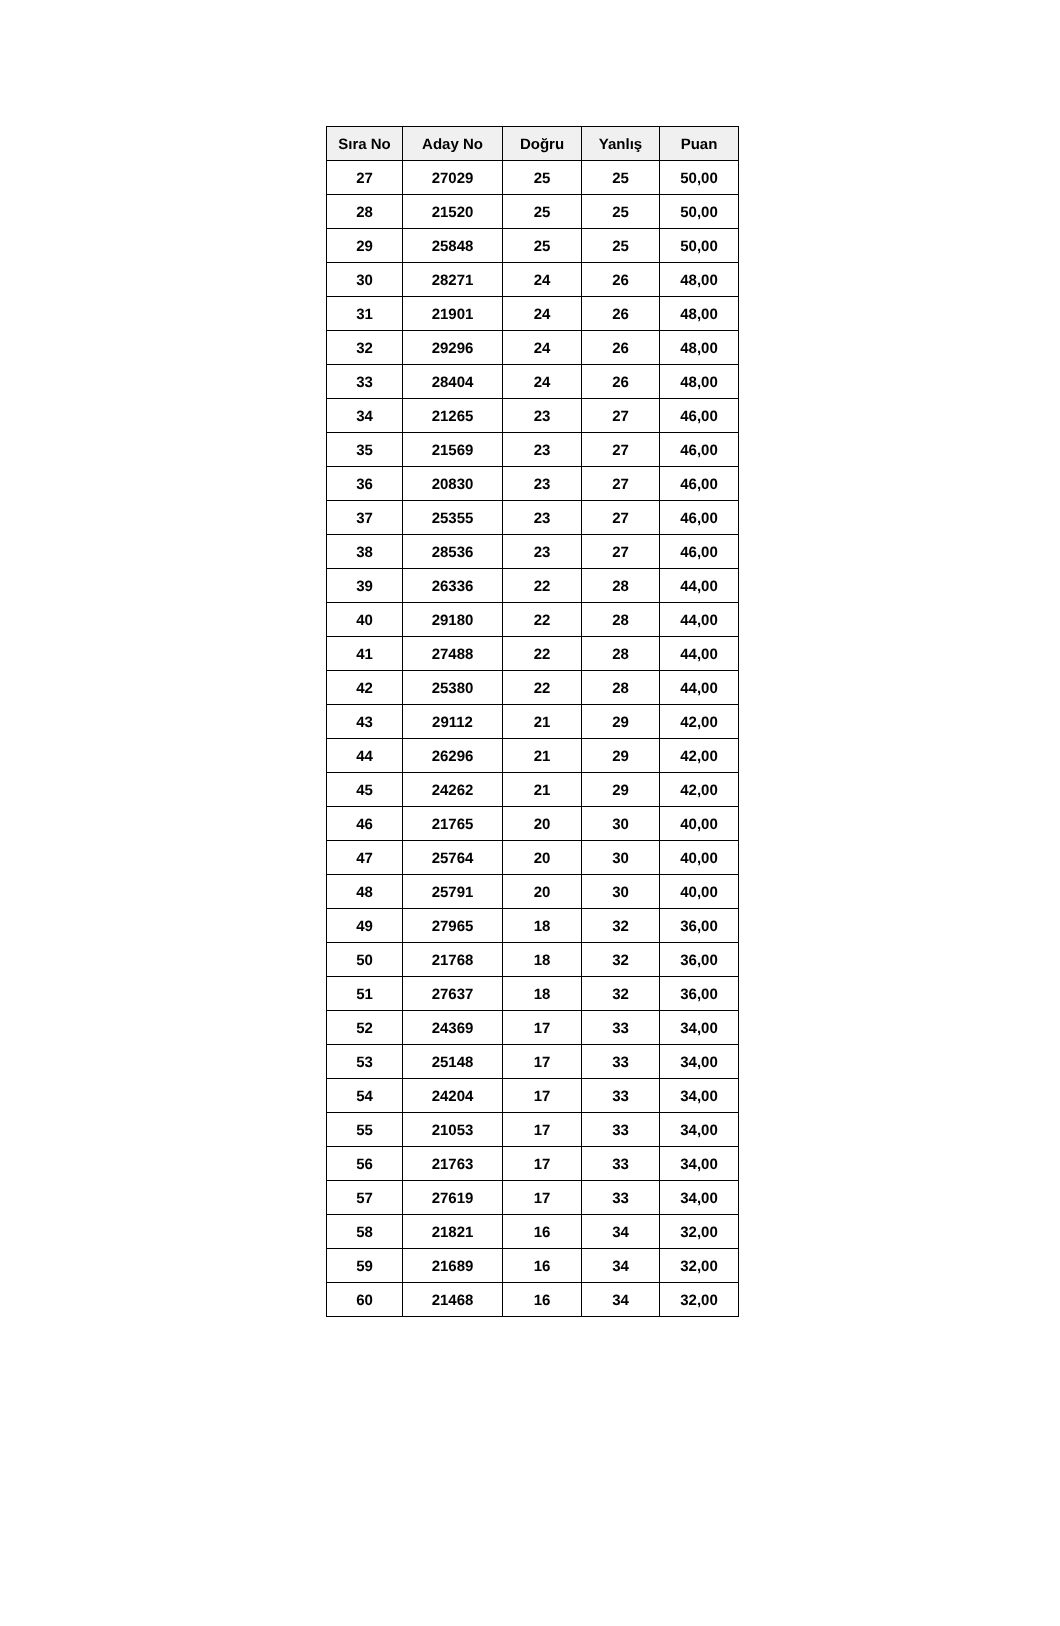| Sıra No | Aday No | Doğru | Yanlış | Puan |
| --- | --- | --- | --- | --- |
| 27 | 27029 | 25 | 25 | 50,00 |
| 28 | 21520 | 25 | 25 | 50,00 |
| 29 | 25848 | 25 | 25 | 50,00 |
| 30 | 28271 | 24 | 26 | 48,00 |
| 31 | 21901 | 24 | 26 | 48,00 |
| 32 | 29296 | 24 | 26 | 48,00 |
| 33 | 28404 | 24 | 26 | 48,00 |
| 34 | 21265 | 23 | 27 | 46,00 |
| 35 | 21569 | 23 | 27 | 46,00 |
| 36 | 20830 | 23 | 27 | 46,00 |
| 37 | 25355 | 23 | 27 | 46,00 |
| 38 | 28536 | 23 | 27 | 46,00 |
| 39 | 26336 | 22 | 28 | 44,00 |
| 40 | 29180 | 22 | 28 | 44,00 |
| 41 | 27488 | 22 | 28 | 44,00 |
| 42 | 25380 | 22 | 28 | 44,00 |
| 43 | 29112 | 21 | 29 | 42,00 |
| 44 | 26296 | 21 | 29 | 42,00 |
| 45 | 24262 | 21 | 29 | 42,00 |
| 46 | 21765 | 20 | 30 | 40,00 |
| 47 | 25764 | 20 | 30 | 40,00 |
| 48 | 25791 | 20 | 30 | 40,00 |
| 49 | 27965 | 18 | 32 | 36,00 |
| 50 | 21768 | 18 | 32 | 36,00 |
| 51 | 27637 | 18 | 32 | 36,00 |
| 52 | 24369 | 17 | 33 | 34,00 |
| 53 | 25148 | 17 | 33 | 34,00 |
| 54 | 24204 | 17 | 33 | 34,00 |
| 55 | 21053 | 17 | 33 | 34,00 |
| 56 | 21763 | 17 | 33 | 34,00 |
| 57 | 27619 | 17 | 33 | 34,00 |
| 58 | 21821 | 16 | 34 | 32,00 |
| 59 | 21689 | 16 | 34 | 32,00 |
| 60 | 21468 | 16 | 34 | 32,00 |